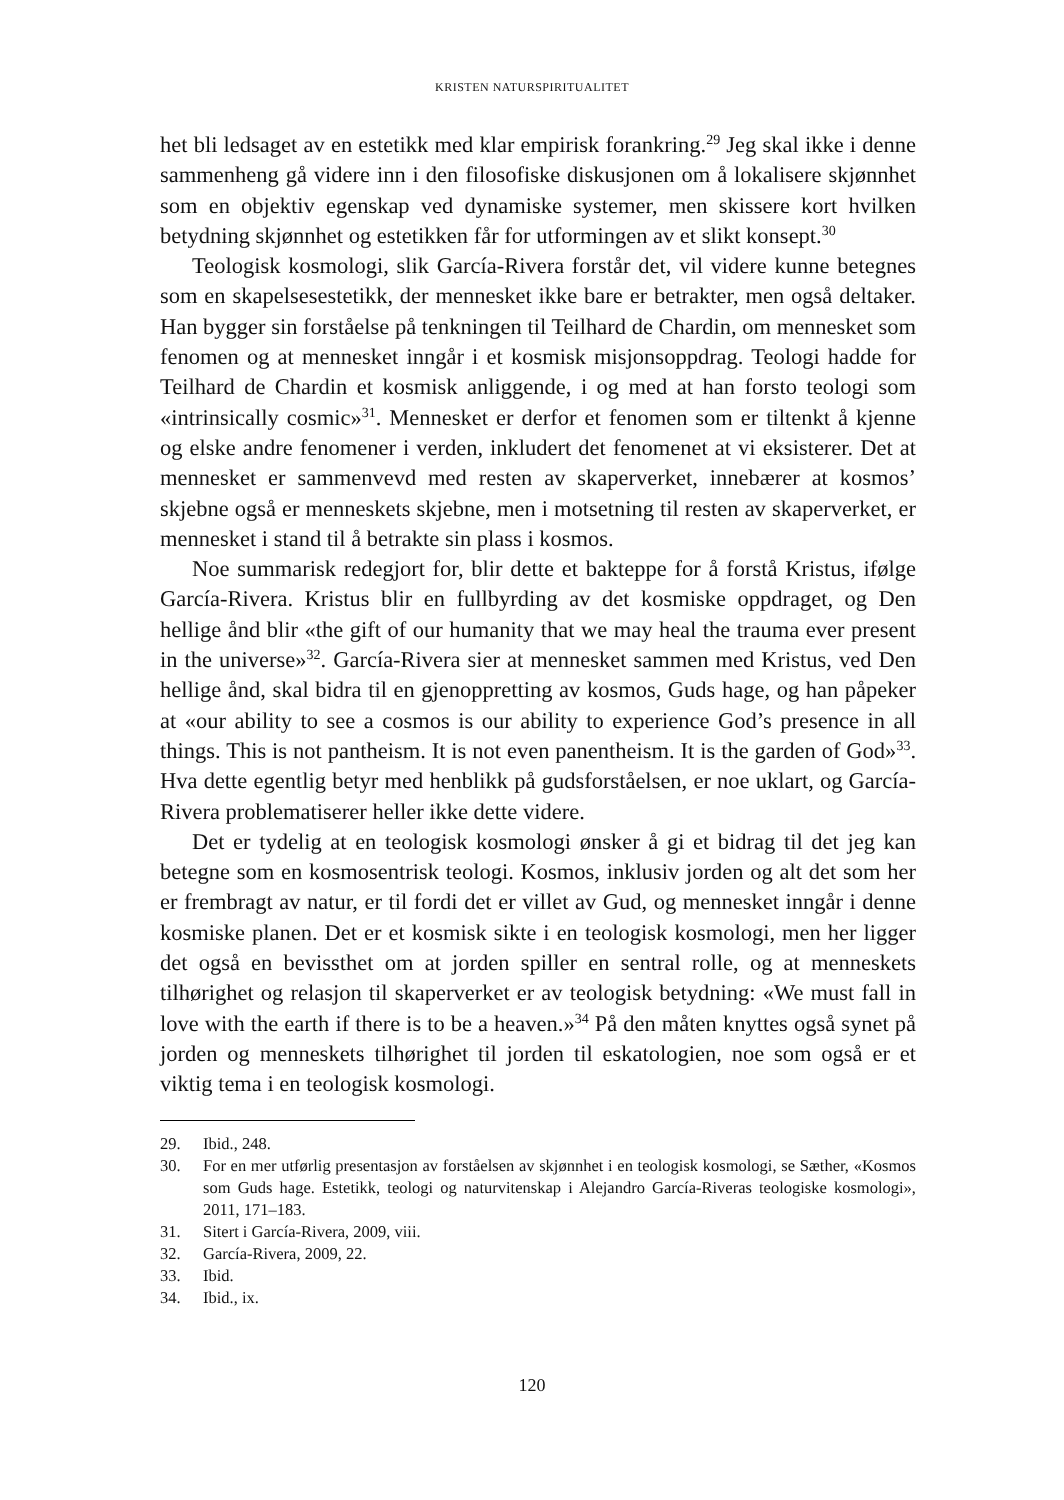KRISTEN NATURSPIRITUALITET
het bli ledsaget av en estetikk med klar empirisk forankring.<sup>29</sup> Jeg skal ikke i denne sammenheng gå videre inn i den filosofiske diskusjonen om å lokalisere skjønnhet som en objektiv egenskap ved dynamiske systemer, men skissere kort hvilken betydning skjønnhet og estetikken får for utformingen av et slikt konsept.<sup>30</sup>
Teologisk kosmologi, slik García-Rivera forstår det, vil videre kunne betegnes som en skapelsesestetikk, der mennesket ikke bare er betrakter, men også deltaker. Han bygger sin forståelse på tenkningen til Teilhard de Chardin, om mennesket som fenomen og at mennesket inngår i et kosmisk misjonsoppdrag. Teologi hadde for Teilhard de Chardin et kosmisk anliggende, i og med at han forsto teologi som «intrinsically cosmic»<sup>31</sup>. Mennesket er derfor et fenomen som er tiltenkt å kjenne og elske andre fenomener i verden, inkludert det fenomenet at vi eksisterer. Det at mennesket er sammenvevd med resten av skaperverket, innebærer at kosmos’ skjebne også er menneskets skjebne, men i motsetning til resten av skaperverket, er mennesket i stand til å betrakte sin plass i kosmos.
Noe summarisk redegjort for, blir dette et bakteppe for å forstå Kristus, ifølge García-Rivera. Kristus blir en fullbyrding av det kosmiske oppdraget, og Den hellige ånd blir «the gift of our humanity that we may heal the trauma ever present in the universe»<sup>32</sup>. García-Rivera sier at mennesket sammen med Kristus, ved Den hellige ånd, skal bidra til en gjenoppretting av kosmos, Guds hage, og han påpeker at «our ability to see a cosmos is our ability to experience God’s presence in all things. This is not pantheism. It is not even panentheism. It is the garden of God»<sup>33</sup>. Hva dette egentlig betyr med henblikk på gudsforståelsen, er noe uklart, og García-Rivera problematiserer heller ikke dette videre.
Det er tydelig at en teologisk kosmologi ønsker å gi et bidrag til det jeg kan betegne som en kosmosentrisk teologi. Kosmos, inklusiv jorden og alt det som her er frembragt av natur, er til fordi det er villet av Gud, og mennesket inngår i denne kosmiske planen. Det er et kosmisk sikte i en teologisk kosmologi, men her ligger det også en bevissthet om at jorden spiller en sentral rolle, og at menneskets tilhørighet og relasjon til skaperverket er av teologisk betydning: «We must fall in love with the earth if there is to be a heaven.»<sup>34</sup> På den måten knyttes også synet på jorden og menneskets tilhørighet til jorden til eskatologien, noe som også er et viktig tema i en teologisk kosmologi.
29. Ibid., 248.
30. For en mer utførlig presentasjon av forståelsen av skjønnhet i en teologisk kosmologi, se Sæther, «Kosmos som Guds hage. Estetikk, teologi og naturvitenskap i Alejandro García-Riveras teologiske kosmologi», 2011, 171–183.
31. Sitert i García-Rivera, 2009, viii.
32. García-Rivera, 2009, 22.
33. Ibid.
34. Ibid., ix.
120